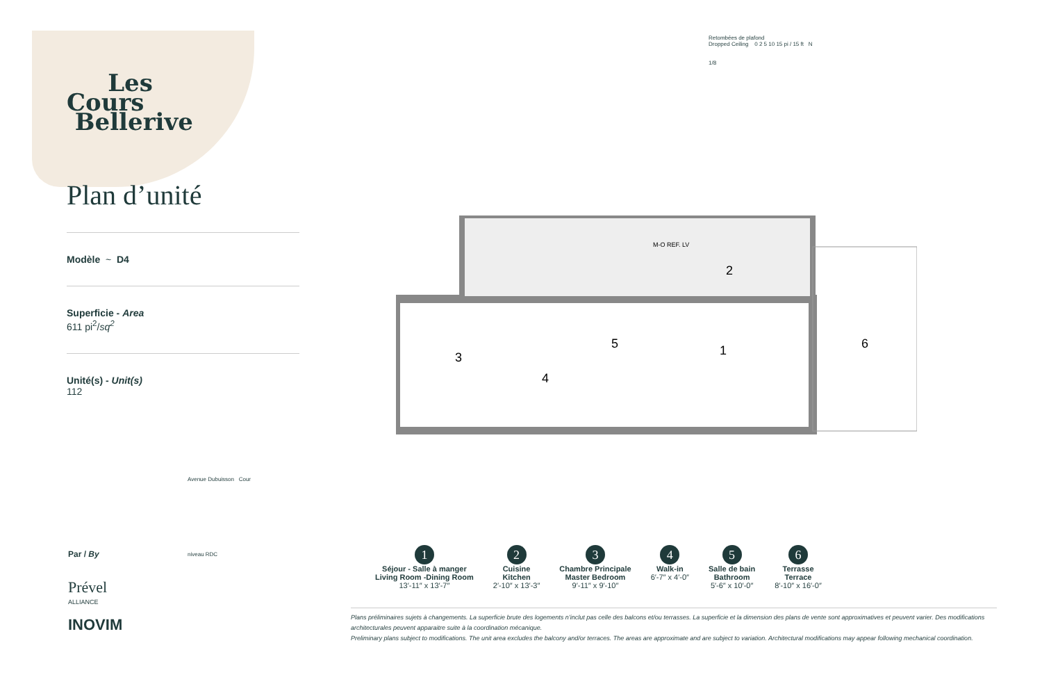Les
Cours
Bellerive
Plan d’unité
Modèle ~ D4
Superficie - Area
611 pi<sup>2</sup>/sq<sup>2</sup>
Unité(s) - Unit(s)
112
Retombées de plafond
Dropped Ceiling 0 2 5 10 15 pi / 15 ft N
1/8
1
2
3
4
5
6
M-O REF. LV
Avenue Dubuisson Cour
niveau RDC
1
Séjour - Salle à manger
Living Room -Dining Room
13′-11″ x 13′-7″
2
Cuisine
Kitchen
2′-10″ x 13′-3″
3
Chambre Principale
Master Bedroom
9′-11″ x 9′-10″
4
Walk-in
6′-7″ x 4′-0″
5
Salle de bain
Bathroom
5′-6″ x 10′-0″
6
Terrasse
Terrace
8′-10″ x 16′-0″
Plans préliminaires sujets à changements. La superficie brute des logements n’inclut pas celle des balcons et/ou terrasses. La superficie et la dimension des plans de vente sont approximatives et peuvent varier. Des modifications architecturales peuvent apparaitre suite à la coordination mécanique.
Preliminary plans subject to modifications. The unit area excludes the balcony and/or terraces. The areas are approximate and are subject to variation. Architectural modifications may appear following mechanical coordination.
Par / By
Prével
ALLIANCE
INOVIM